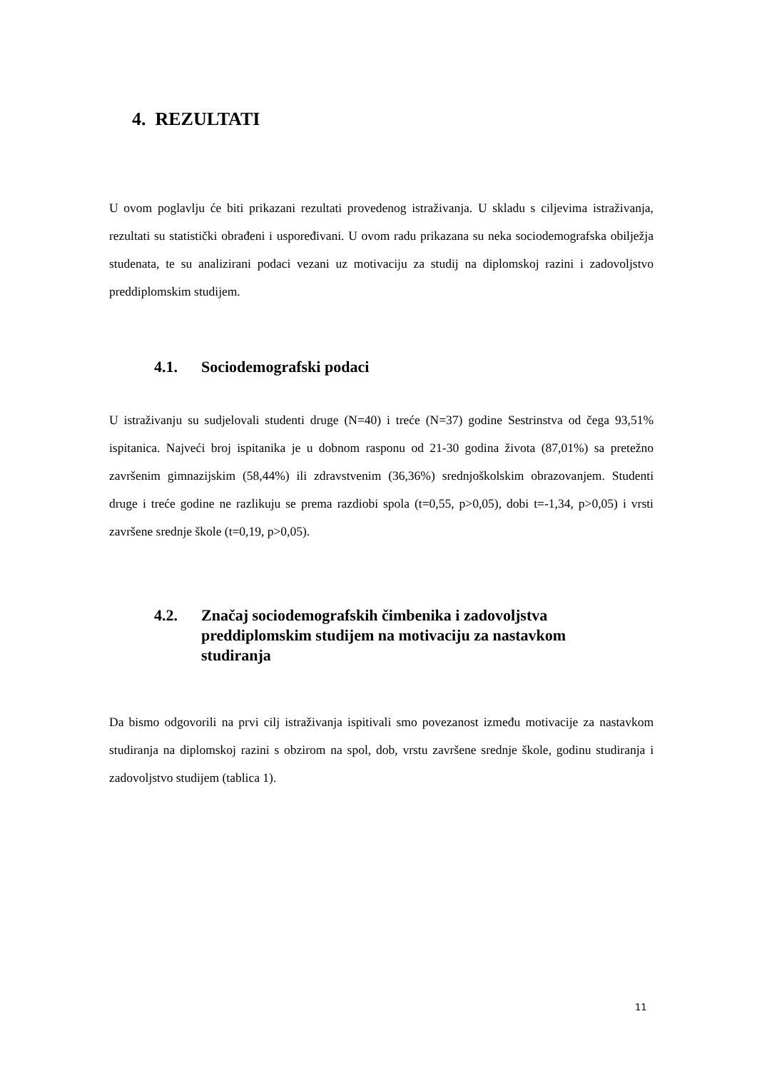4. REZULTATI
U ovom poglavlju će biti prikazani rezultati provedenog istraživanja. U skladu s ciljevima istraživanja, rezultati su statistički obrađeni i uspoređivani. U ovom radu prikazana su neka sociodemografska obilježja studenata, te su analizirani podaci vezani uz motivaciju za studij na diplomskoj razini i zadovoljstvo preddiplomskim studijem.
4.1. Sociodemografski podaci
U istraživanju su sudjelovali studenti druge (N=40) i treće (N=37) godine Sestrinstva od čega 93,51% ispitanica. Najveći broj ispitanika je u dobnom rasponu od 21-30 godina života (87,01%) sa pretežno završenim gimnazijskim (58,44%) ili zdravstvenim (36,36%) srednjoškolskim obrazovanjem. Studenti druge i treće godine ne razlikuju se prema razdiobi spola (t=0,55, p>0,05), dobi t=-1,34, p>0,05) i vrsti završene srednje škole (t=0,19, p>0,05).
4.2. Značaj sociodemografskih čimbenika i zadovoljstva preddiplomskim studijem na motivaciju za nastavkom studiranja
Da bismo odgovorili na prvi cilj istraživanja ispitivali smo povezanost između motivacije za nastavkom studiranja na diplomskoj razini s obzirom na spol, dob, vrstu završene srednje škole, godinu studiranja i zadovoljstvo studijem (tablica 1).
11